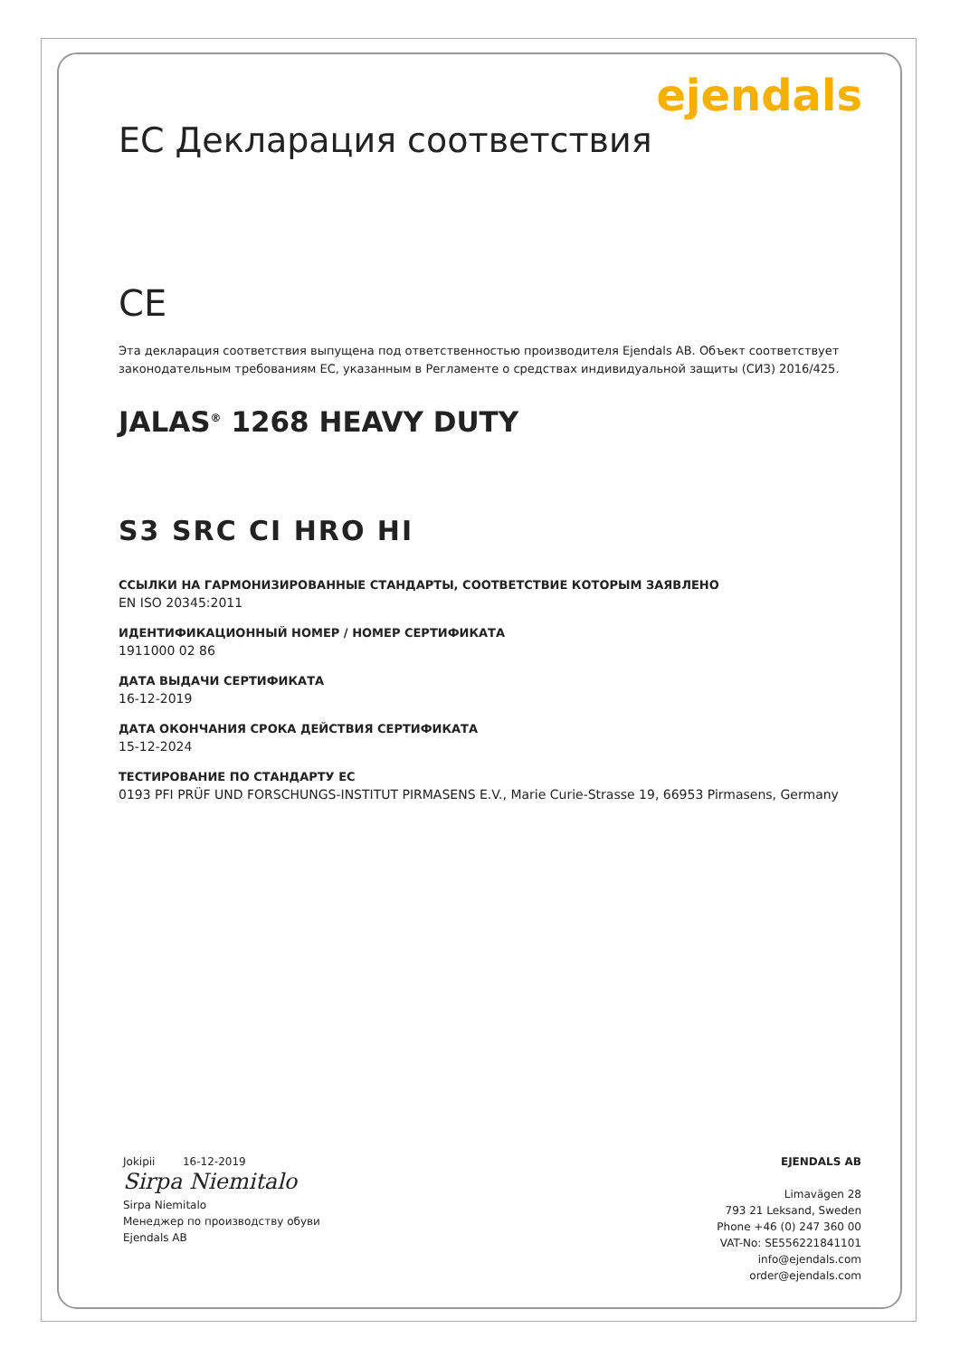ejendals
ЕС Декларация соответствия
CE
Эта декларация соответствия выпущена под ответственностью производителя Ejendals AB. Объект соответствует законодательным требованиям ЕС, указанным в Регламенте о средствах индивидуальной защиты (СИЗ) 2016/425.
JALAS<sup>®</sup> 1268 HEAVY DUTY
S3 SRC CI HRO HI
ССЫЛКИ НА ГАРМОНИЗИРОВАННЫЕ СТАНДАРТЫ, СООТВЕТСТВИЕ КОТОРЫМ ЗАЯВЛЕНО
EN ISO 20345:2011
ИДЕНТИФИКАЦИОННЫЙ НОМЕР / НОМЕР СЕРТИФИКАТА
1911000 02 86
ДАТА ВЫДАЧИ СЕРТИФИКАТА
16-12-2019
ДАТА ОКОНЧАНИЯ СРОКА ДЕЙСТВИЯ СЕРТИФИКАТА
15-12-2024
ТЕСТИРОВАНИЕ ПО СТАНДАРТУ ЕС
0193 PFI PRÜF UND FORSCHUNGS-INSTITUT PIRMASENS E.V., Marie Curie-Strasse 19, 66953 Pirmasens, Germany
Jokipii 16-12-2019
Sirpa Niemitalo
Sirpa Niemitalo
Менеджер по производству обуви
Ejendals AB
EJENDALS AB
Limavägen 28
793 21 Leksand, Sweden
Phone +46 (0) 247 360 00
VAT-No: SE556221841101
info@ejendals.com
order@ejendals.com